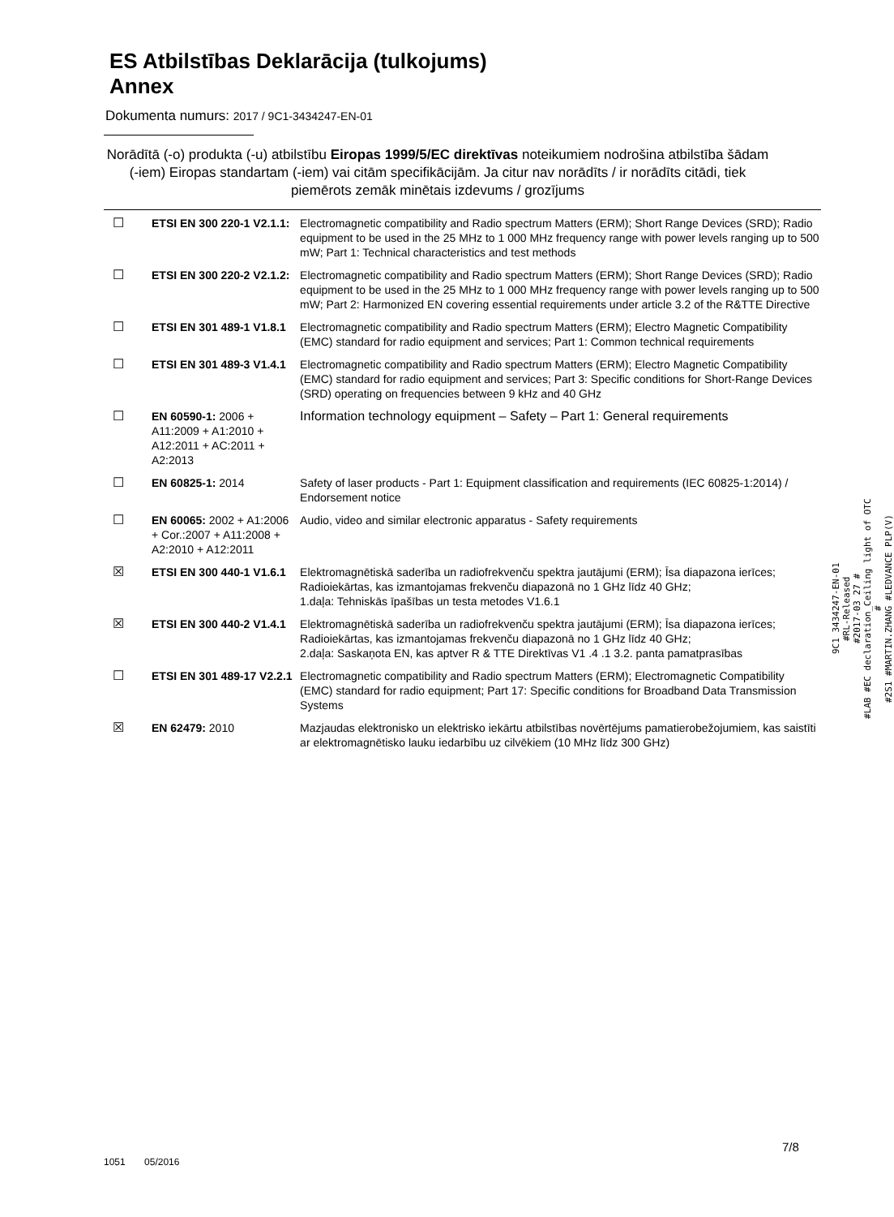ES Atbilstības Deklarācija (tulkojums)
Annex
Dokumenta numurs: 2017 / 9C1-3434247-EN-01
Norādītā (-o) produkta (-u) atbilstību Eiropas 1999/5/EC direktīvas noteikumiem nodrošina atbilstība šādam (-iem) Eiropas standartam (-iem) vai citām specifikācijām. Ja citur nav norādīts / ir norādīts citādi, tiek piemērots zemāk minētais izdevums / grozījums
| ☐ | ETSI EN 300 220-1 V2.1.1: | Electromagnetic compatibility and Radio spectrum Matters (ERM); Short Range Devices (SRD); Radio equipment to be used in the 25 MHz to 1 000 MHz frequency range with power levels ranging up to 500 mW; Part 1: Technical characteristics and test methods |
| ☐ | ETSI EN 300 220-2 V2.1.2: | Electromagnetic compatibility and Radio spectrum Matters (ERM); Short Range Devices (SRD); Radio equipment to be used in the 25 MHz to 1 000 MHz frequency range with power levels ranging up to 500 mW; Part 2: Harmonized EN covering essential requirements under article 3.2 of the R&TTE Directive |
| ☐ | ETSI EN 301 489-1 V1.8.1 | Electromagnetic compatibility and Radio spectrum Matters (ERM); Electro Magnetic Compatibility (EMC) standard for radio equipment and services; Part 1: Common technical requirements |
| ☐ | ETSI EN 301 489-3 V1.4.1 | Electromagnetic compatibility and Radio spectrum Matters (ERM); Electro Magnetic Compatibility (EMC) standard for radio equipment and services; Part 3: Specific conditions for Short-Range Devices (SRD) operating on frequencies between 9 kHz and 40 GHz |
| ☐ | EN 60590-1: 2006 + A11:2009 + A1:2010 + A12:2011 + AC:2011 + A2:2013 | Information technology equipment – Safety – Part 1: General requirements |
| ☐ | EN 60825-1: 2014 | Safety of laser products - Part 1: Equipment classification and requirements (IEC 60825-1:2014) / Endorsement notice |
| ☐ | EN 60065: 2002 + A1:2006 + Cor.:2007 + A11:2008 + A2:2010 + A12:2011 | Audio, video and similar electronic apparatus - Safety requirements |
| ☒ | ETSI EN 300 440-1 V1.6.1 | Elektromagnētiskā saderība un radiofrekvenču spektra jautājumi (ERM); Īsa diapazona ierīces; Radioiekārtas, kas izmantojamas frekvenču diapazonā no 1 GHz līdz 40 GHz; 1.daļa: Tehniskās īpašības un testa metodes V1.6.1 |
| ☒ | ETSI EN 300 440-2 V1.4.1 | Elektromagnētiskā saderība un radiofrekvenču spektra jautājumi (ERM); Īsa diapazona ierīces; Radioiekārtas, kas izmantojamas frekvenču diapazonā no 1 GHz līdz 40 GHz; 2.daļa: Saskaņota EN, kas aptver R & TTE Direktīvas V1 .4 .1 3.2. panta pamatprasības |
| ☐ | ETSI EN 301 489-17 V2.2.1 | Electromagnetic compatibility and Radio spectrum Matters (ERM); Electromagnetic Compatibility (EMC) standard for radio equipment; Part 17: Specific conditions for Broadband Data Transmission Systems |
| ☒ | EN 62479: 2010 | Mazjaudas elektronisko un elektrisko iekārtu atbilstības novērtējums pamatierobežojumiem, kas saistīti ar elektromagnētisko lauku iedarbību uz cilvēkiem (10 MHz līdz 300 GHz) |
9C1 3434247-EN-01
#RL-Released
#2017-03 27 #
#LAB #EC declaration_Ceiling light of OTC
#
#2S1 #MARTIN.ZHANG #LEDVANCE PLP(V)
7/8
1051 05/2016